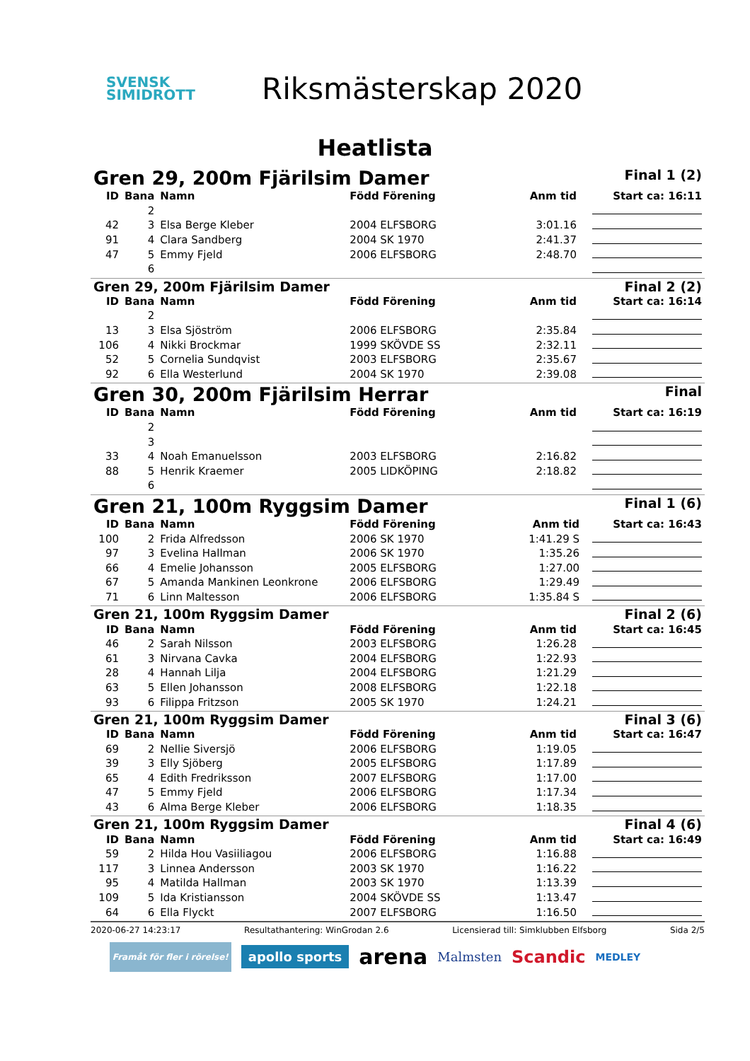SVENSK
SIMIDROTT
Riksmästerskap 2020
Heatlista
Gren 29, 200m Fjärilsim Damer Final 1 (2)
| ID | Bana | Namn | Född Förening | Anm tid | Start ca: 16:11 |
| --- | --- | --- | --- | --- | --- |
| | 2 | | | | |
| 42 | 3 | Elsa Berge Kleber | 2004 ELFSBORG | 3:01.16 | |
| 91 | 4 | Clara Sandberg | 2004 SK 1970 | 2:41.37 | |
| 47 | 5 | Emmy Fjeld | 2006 ELFSBORG | 2:48.70 | |
| | 6 | | | | |
Gren 29, 200m Fjärilsim Damer Final 2 (2)
| ID | Bana | Namn | Född Förening | Anm tid | Start ca: 16:14 |
| --- | --- | --- | --- | --- | --- |
| | 2 | | | | |
| 13 | 3 | Elsa Sjöström | 2006 ELFSBORG | 2:35.84 | |
| 106 | 4 | Nikki Brockmar | 1999 SKÖVDE SS | 2:32.11 | |
| 52 | 5 | Cornelia Sundqvist | 2003 ELFSBORG | 2:35.67 | |
| 92 | 6 | Ella Westerlund | 2004 SK 1970 | 2:39.08 | |
Gren 30, 200m Fjärilsim Herrar Final
| ID | Bana | Namn | Född Förening | Anm tid | Start ca: 16:19 |
| --- | --- | --- | --- | --- | --- |
| | 2 | | | | |
| | 3 | | | | |
| 33 | 4 | Noah Emanuelsson | 2003 ELFSBORG | 2:16.82 | |
| 88 | 5 | Henrik Kraemer | 2005 LIDKÖPING | 2:18.82 | |
| | 6 | | | | |
Gren 21, 100m Ryggsim Damer Final 1 (6)
| ID | Bana | Namn | Född Förening | Anm tid | Start ca: 16:43 |
| --- | --- | --- | --- | --- | --- |
| 100 | 2 | Frida Alfredsson | 2006 SK 1970 | 1:41.29 S | |
| 97 | 3 | Evelina Hallman | 2006 SK 1970 | 1:35.26 | |
| 66 | 4 | Emelie Johansson | 2005 ELFSBORG | 1:27.00 | |
| 67 | 5 | Amanda Mankinen Leonkrone | 2006 ELFSBORG | 1:29.49 | |
| 71 | 6 | Linn Maltesson | 2006 ELFSBORG | 1:35.84 S | |
Gren 21, 100m Ryggsim Damer Final 2 (6)
| ID | Bana | Namn | Född Förening | Anm tid | Start ca: 16:45 |
| --- | --- | --- | --- | --- | --- |
| 46 | 2 | Sarah Nilsson | 2003 ELFSBORG | 1:26.28 | |
| 61 | 3 | Nirvana Cavka | 2004 ELFSBORG | 1:22.93 | |
| 28 | 4 | Hannah Lilja | 2004 ELFSBORG | 1:21.29 | |
| 63 | 5 | Ellen Johansson | 2008 ELFSBORG | 1:22.18 | |
| 93 | 6 | Filippa Fritzson | 2005 SK 1970 | 1:24.21 | |
Gren 21, 100m Ryggsim Damer Final 3 (6)
| ID | Bana | Namn | Född Förening | Anm tid | Start ca: 16:47 |
| --- | --- | --- | --- | --- | --- |
| 69 | 2 | Nellie Siversjö | 2006 ELFSBORG | 1:19.05 | |
| 39 | 3 | Elly Sjöberg | 2005 ELFSBORG | 1:17.89 | |
| 65 | 4 | Edith Fredriksson | 2007 ELFSBORG | 1:17.00 | |
| 47 | 5 | Emmy Fjeld | 2006 ELFSBORG | 1:17.34 | |
| 43 | 6 | Alma Berge Kleber | 2006 ELFSBORG | 1:18.35 | |
Gren 21, 100m Ryggsim Damer Final 4 (6)
| ID | Bana | Namn | Född Förening | Anm tid | Start ca: 16:49 |
| --- | --- | --- | --- | --- | --- |
| 59 | 2 | Hilda Hou Vasiiliagou | 2006 ELFSBORG | 1:16.88 | |
| 117 | 3 | Linnea Andersson | 2003 SK 1970 | 1:16.22 | |
| 95 | 4 | Matilda Hallman | 2003 SK 1970 | 1:13.39 | |
| 109 | 5 | Ida Kristiansson | 2004 SKÖVDE SS | 1:13.47 | |
| 64 | 6 | Ella Flyckt | 2007 ELFSBORG | 1:16.50 | |
2020-06-27 14:23:17 Resultathantering: WinGrodan 2.6 Licensierad till: Simklubben Elfsborg Sida 2/5
Framåt för fler i rörelse! apollo sports arena Malmsten Scandic MEDLEY